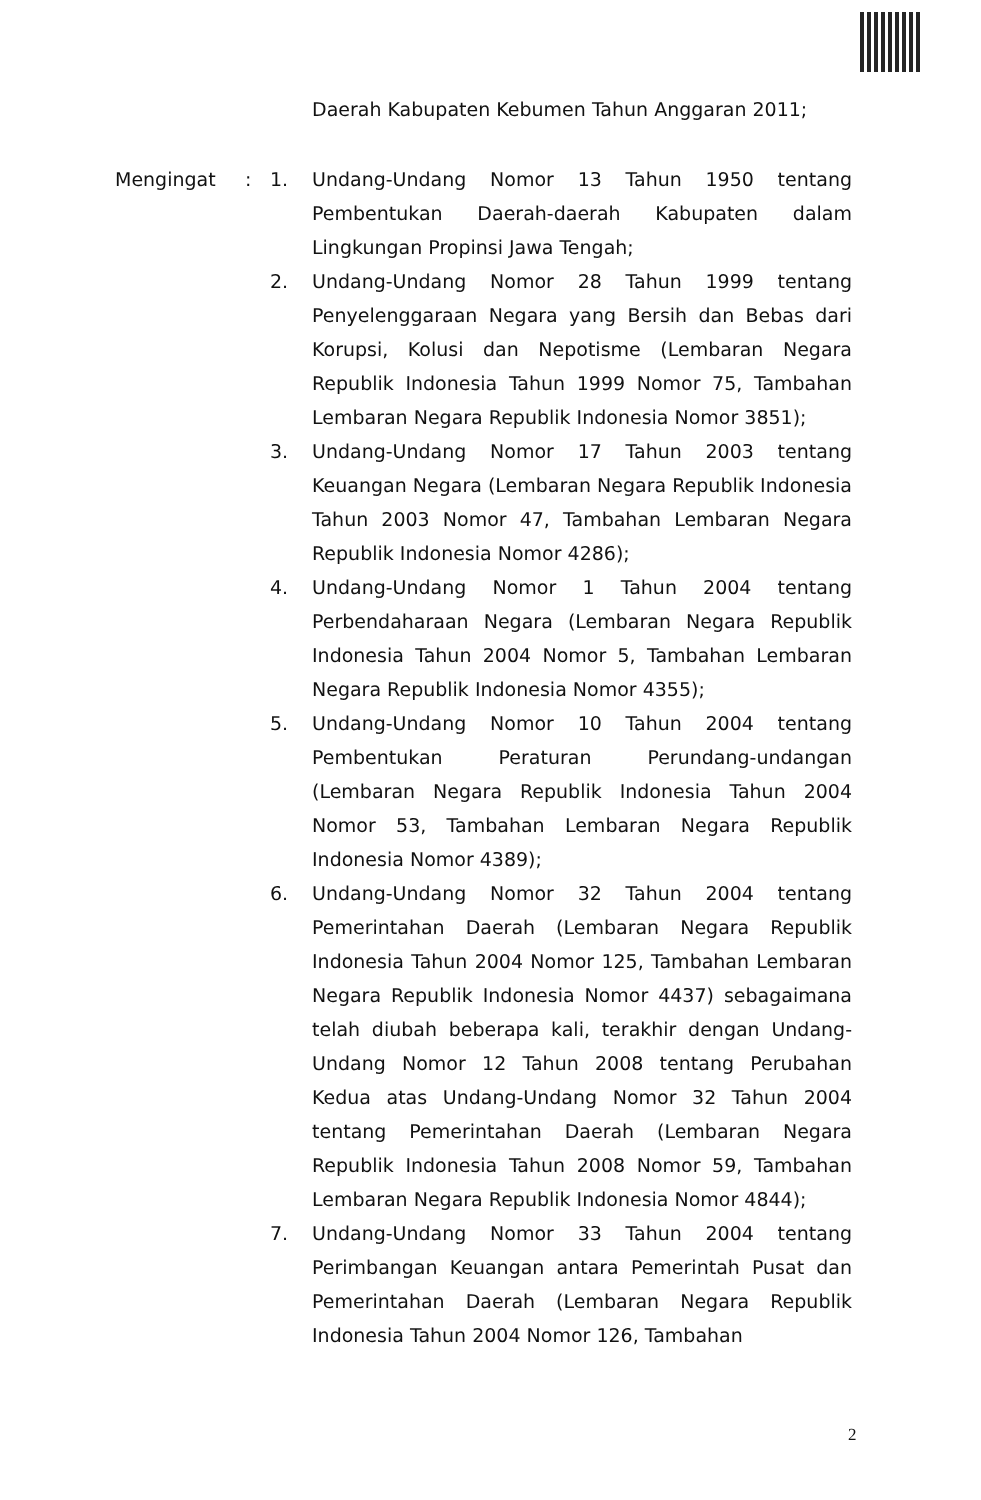Daerah Kabupaten Kebumen Tahun Anggaran 2011;
Mengingat : 1. Undang-Undang Nomor 13 Tahun 1950 tentang Pembentukan Daerah-daerah Kabupaten dalam Lingkungan Propinsi Jawa Tengah;
2. Undang-Undang Nomor 28 Tahun 1999 tentang Penyelenggaraan Negara yang Bersih dan Bebas dari Korupsi, Kolusi dan Nepotisme (Lembaran Negara Republik Indonesia Tahun 1999 Nomor 75, Tambahan Lembaran Negara Republik Indonesia Nomor 3851);
3. Undang-Undang Nomor 17 Tahun 2003 tentang Keuangan Negara (Lembaran Negara Republik Indonesia Tahun 2003 Nomor 47, Tambahan Lembaran Negara Republik Indonesia Nomor 4286);
4. Undang-Undang Nomor 1 Tahun 2004 tentang Perbendaharaan Negara (Lembaran Negara Republik Indonesia Tahun 2004 Nomor 5, Tambahan Lembaran Negara Republik Indonesia Nomor 4355);
5. Undang-Undang Nomor 10 Tahun 2004 tentang Pembentukan Peraturan Perundang-undangan (Lembaran Negara Republik Indonesia Tahun 2004 Nomor 53, Tambahan Lembaran Negara Republik Indonesia Nomor 4389);
6. Undang-Undang Nomor 32 Tahun 2004 tentang Pemerintahan Daerah (Lembaran Negara Republik Indonesia Tahun 2004 Nomor 125, Tambahan Lembaran Negara Republik Indonesia Nomor 4437) sebagaimana telah diubah beberapa kali, terakhir dengan Undang-Undang Nomor 12 Tahun 2008 tentang Perubahan Kedua atas Undang-Undang Nomor 32 Tahun 2004 tentang Pemerintahan Daerah (Lembaran Negara Republik Indonesia Tahun 2008 Nomor 59, Tambahan Lembaran Negara Republik Indonesia Nomor 4844);
7. Undang-Undang Nomor 33 Tahun 2004 tentang Perimbangan Keuangan antara Pemerintah Pusat dan Pemerintahan Daerah (Lembaran Negara Republik Indonesia Tahun 2004 Nomor 126, Tambahan
2